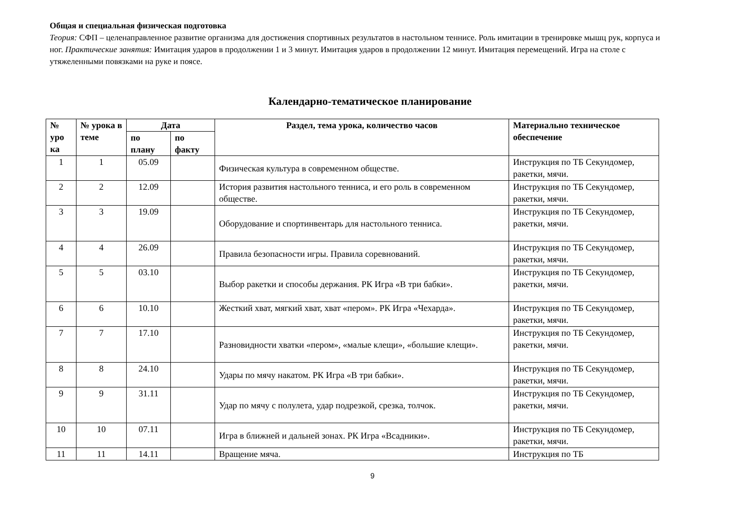Общая и специальная физическая подготовка
Теория: СФП – целенаправленное развитие организма для достижения спортивных результатов в настольном теннисе. Роль имитации в тренировке мышц рук, корпуса и ног. Практические занятия: Имитация ударов в продолжении 1 и 3 минут. Имитация ударов в продолжении 12 минут. Имитация перемещений. Игра на столе с утяжеленными повязками на руке и поясе.
Календарно-тематическое планирование
| № уро ка | № урока в теме | Дата | | Раздел, тема урока, количество часов | Материально техническое обеспечение |
| --- | --- | --- | --- | --- | --- |
| | | по плану | по факту | | |
| 1 | 1 | 05.09 | | Физическая культура в современном обществе. | Инструкция по ТБ Секундомер, ракетки, мячи. |
| 2 | 2 | 12.09 | | История развития настольного тенниса, и его роль в современном обществе. | Инструкция по ТБ Секундомер, ракетки, мячи. |
| 3 | 3 | 19.09 | | Оборудование и спортинвентарь для настольного тенниса. | Инструкция по ТБ Секундомер, ракетки, мячи. |
| 4 | 4 | 26.09 | | Правила безопасности игры. Правила соревнований. | Инструкция по ТБ Секундомер, ракетки, мячи. |
| 5 | 5 | 03.10 | | Выбор ракетки и способы держания. РК Игра «В три бабки». | Инструкция по ТБ Секундомер, ракетки, мячи. |
| 6 | 6 | 10.10 | | Жесткий хват, мягкий хват, хват «пером». РК Игра «Чехарда». | Инструкция по ТБ Секундомер, ракетки, мячи. |
| 7 | 7 | 17.10 | | Разновидности хватки «пером», «малые клещи», «большие клещи». | Инструкция по ТБ Секундомер, ракетки, мячи. |
| 8 | 8 | 24.10 | | Удары по мячу накатом. РК Игра «В три бабки». | Инструкция по ТБ Секундомер, ракетки, мячи. |
| 9 | 9 | 31.11 | | Удар по мячу с полулета, удар подрезкой, срезка, толчок. | Инструкция по ТБ Секундомер, ракетки, мячи. |
| 10 | 10 | 07.11 | | Игра в ближней и дальней зонах. РК Игра «Всадники». | Инструкция по ТБ Секундомер, ракетки, мячи. |
| 11 | 11 | 14.11 | | Вращение мяча. | Инструкция по ТБ |
9